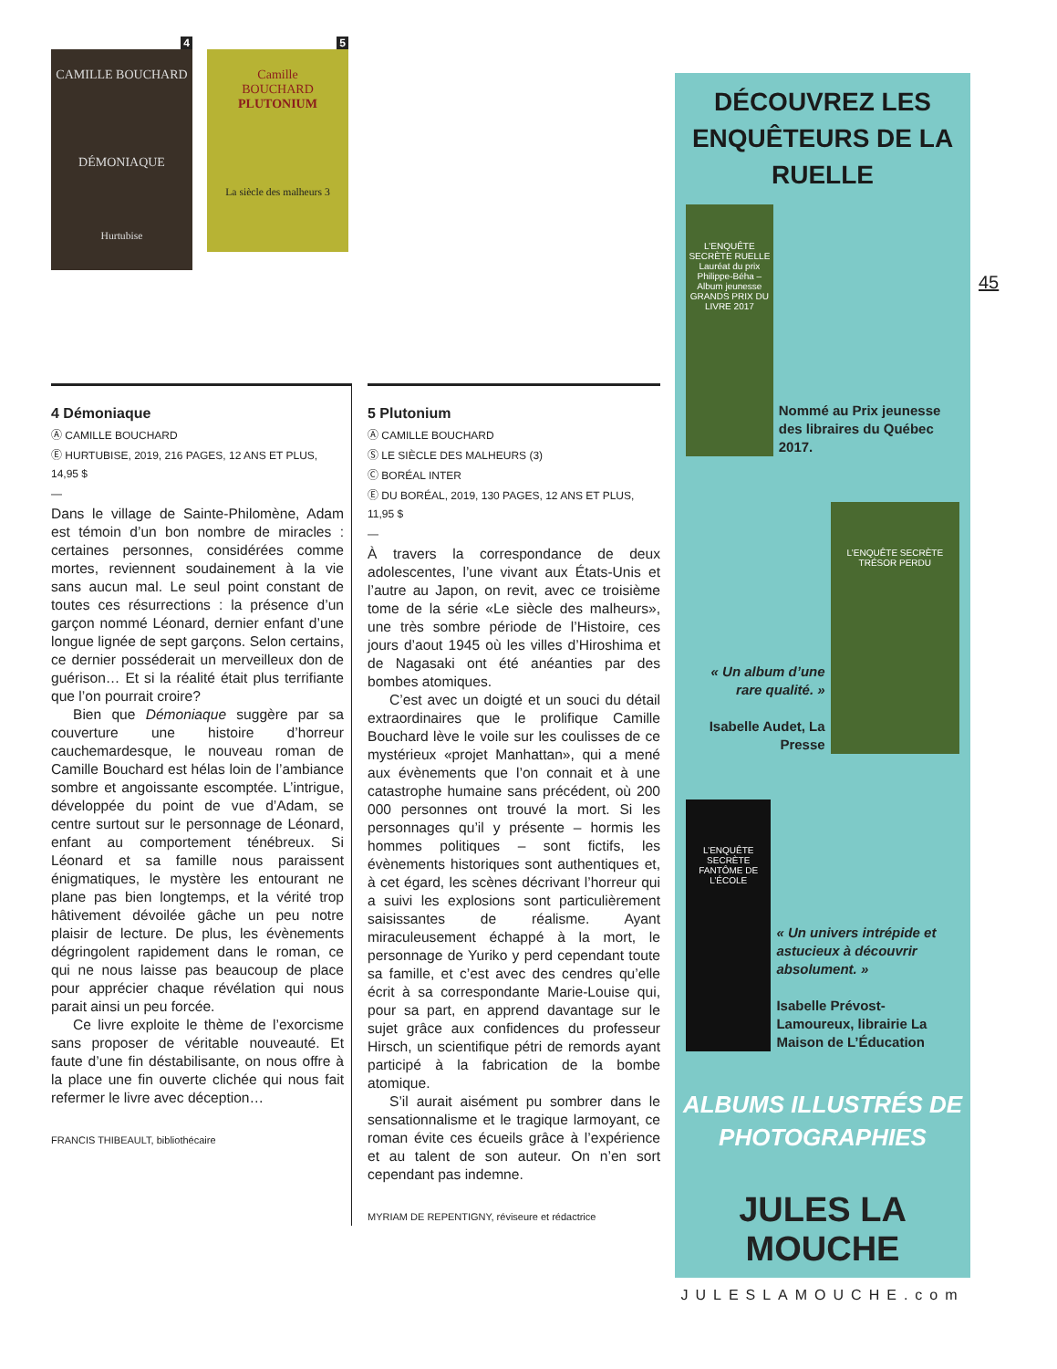4
CAMILLE BOUCHARD
DÉMONIAQUE
Hurtubise
5
Camille
BOUCHARD
PLUTONIUM
La siècle des malheurs 3
45
4 Démoniaque
Ⓐ CAMILLE BOUCHARD
Ⓔ HURTUBISE, 2019, 216 PAGES, 12 ANS ET PLUS, 14,95 $
—
Dans le village de Sainte-Philomène, Adam est témoin d’un bon nombre de miracles : certaines personnes, considérées comme mortes, reviennent soudainement à la vie sans aucun mal. Le seul point constant de toutes ces résurrections : la présence d’un garçon nommé Léonard, dernier enfant d’une longue lignée de sept garçons. Selon certains, ce dernier posséderait un merveilleux don de guérison… Et si la réalité était plus terrifiante que l’on pourrait croire?
Bien que Démoniaque suggère par sa couverture une histoire d’horreur cauchemardesque, le nouveau roman de Camille Bouchard est hélas loin de l’ambiance sombre et angoissante escomptée. L’intrigue, développée du point de vue d’Adam, se centre surtout sur le personnage de Léonard, enfant au comportement ténébreux. Si Léonard et sa famille nous paraissent énigmatiques, le mystère les entourant ne plane pas bien longtemps, et la vérité trop hâtivement dévoilée gâche un peu notre plaisir de lecture. De plus, les évènements dégringolent rapidement dans le roman, ce qui ne nous laisse pas beaucoup de place pour apprécier chaque révélation qui nous parait ainsi un peu forcée.
Ce livre exploite le thème de l’exorcisme sans proposer de véritable nouveauté. Et faute d’une fin déstabilisante, on nous offre à la place une fin ouverte clichée qui nous fait refermer le livre avec déception…
FRANCIS THIBEAULT, bibliothécaire
5 Plutonium
Ⓐ CAMILLE BOUCHARD
Ⓢ LE SIÈCLE DES MALHEURS (3)
Ⓒ BORÉAL INTER
Ⓔ DU BORÉAL, 2019, 130 PAGES, 12 ANS ET PLUS, 11,95 $
—
À travers la correspondance de deux adolescentes, l’une vivant aux États-Unis et l’autre au Japon, on revit, avec ce troisième tome de la série «Le siècle des malheurs», une très sombre période de l’Histoire, ces jours d’aout 1945 où les villes d’Hiroshima et de Nagasaki ont été anéanties par des bombes atomiques.
C’est avec un doigté et un souci du détail extraordinaires que le prolifique Camille Bouchard lève le voile sur les coulisses de ce mystérieux «projet Manhattan», qui a mené aux évènements que l’on connait et à une catastrophe humaine sans précédent, où 200 000 personnes ont trouvé la mort. Si les personnages qu’il y présente – hormis les hommes politiques – sont fictifs, les évènements historiques sont authentiques et, à cet égard, les scènes décrivant l’horreur qui a suivi les explosions sont particulièrement saisissantes de réalisme. Ayant miraculeusement échappé à la mort, le personnage de Yuriko y perd cependant toute sa famille, et c’est avec des cendres qu’elle écrit à sa correspondante Marie-Louise qui, pour sa part, en apprend davantage sur le sujet grâce aux confidences du professeur Hirsch, un scientifique pétri de remords ayant participé à la fabrication de la bombe atomique.
S’il aurait aisément pu sombrer dans le sensationnalisme et le tragique larmoyant, ce roman évite ces écueils grâce à l’expérience et au talent de son auteur. On n’en sort cependant pas indemne.
MYRIAM DE REPENTIGNY, réviseure et rédactrice
DÉCOUVREZ LES
ENQUÊTEURS DE LA RUELLE
L’ENQUÊTE SECRÈTE RUELLE
Lauréat du prix Philippe-Béha – Album jeunesse
GRANDS PRIX DU LIVRE 2017
Nommé au Prix jeunesse des libraires du Québec 2017.
« Un album d’une rare qualité. »
Isabelle Audet, La Presse
L’ENQUÊTE SECRÈTE TRÉSOR PERDU
L’ENQUÊTE SECRÈTE FANTÔME DE L’ÉCOLE
« Un univers intrépide et astucieux à découvrir absolument. »
Isabelle Prévost-Lamoureux, librairie La Maison de L’Éducation
ALBUMS ILLUSTRÉS DE
PHOTOGRAPHIES
JULES LA MOUCHE
JULESLAMOUCHE.com